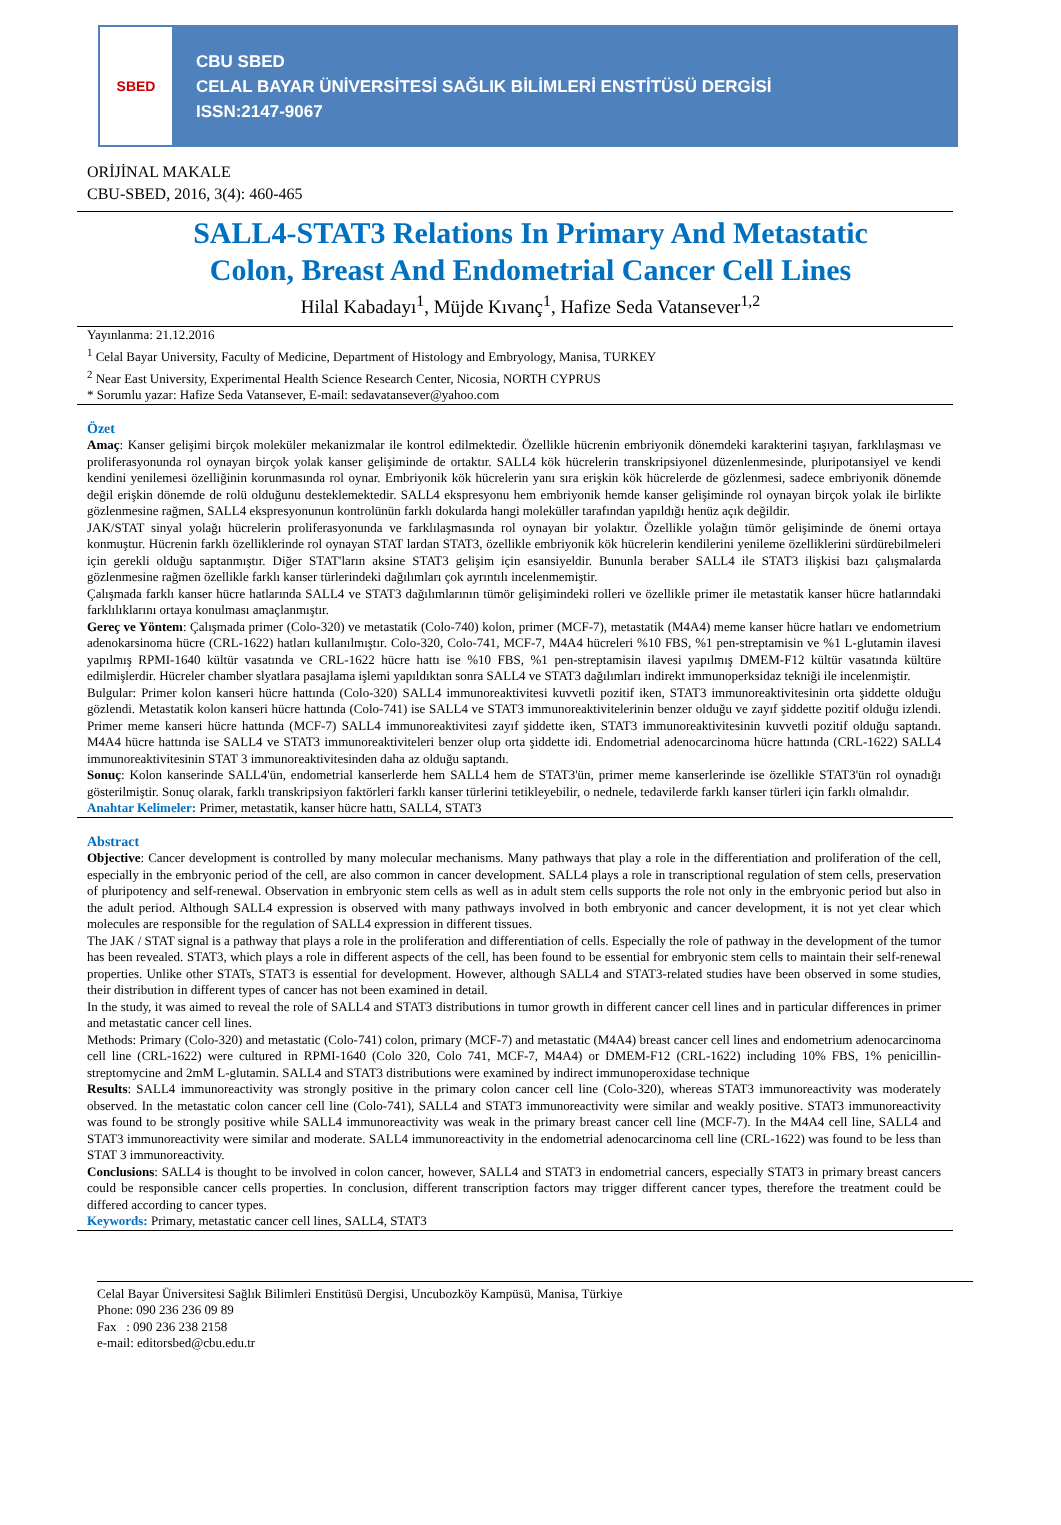SBED
CBU SBED
CELAL BAYAR ÜNİVERSİTESİ SAĞLIK BİLİMLERİ ENSTİTÜSÜ DERGİSİ
ISSN:2147-9067
ORİJİNAL MAKALE
CBU-SBED, 2016, 3(4): 460-465
SALL4-STAT3 Relations In Primary And Metastatic
Colon, Breast And Endometrial Cancer Cell Lines
Hilal Kabadayı<sup>1</sup>, Müjde Kıvanç<sup>1</sup>, Hafize Seda Vatansever<sup>1,2</sup>
Yayınlanma: 21.12.2016
<sup>1</sup> Celal Bayar University, Faculty of Medicine, Department of Histology and Embryology, Manisa, TURKEY
<sup>2</sup> Near East University, Experimental Health Science Research Center, Nicosia, NORTH CYPRUS
* Sorumlu yazar: Hafize Seda Vatansever, E-mail: sedavatansever@yahoo.com
Özet
Amaç: Kanser gelişimi birçok moleküler mekanizmalar ile kontrol edilmektedir. Özellikle hücrenin embriyonik dönemdeki karakterini taşıyan, farklılaşması ve proliferasyonunda rol oynayan birçok yolak kanser gelişiminde de ortaktır. SALL4 kök hücrelerin transkripsiyonel düzenlenmesinde, pluripotansiyel ve kendi kendini yenilemesi özelliğinin korunmasında rol oynar. Embriyonik kök hücrelerin yanı sıra erişkin kök hücrelerde de gözlenmesi, sadece embriyonik dönemde değil erişkin dönemde de rolü olduğunu desteklemektedir. SALL4 ekspresyonu hem embriyonik hemde kanser gelişiminde rol oynayan birçok yolak ile birlikte gözlenmesine rağmen, SALL4 ekspresyonunun kontrolünün farklı dokularda hangi moleküller tarafından yapıldığı henüz açık değildir.
JAK/STAT sinyal yolağı hücrelerin proliferasyonunda ve farklılaşmasında rol oynayan bir yolaktır. Özellikle yolağın tümör gelişiminde de önemi ortaya konmuştur. Hücrenin farklı özelliklerinde rol oynayan STAT lardan STAT3, özellikle embriyonik kök hücrelerin kendilerini yenileme özelliklerini sürdürebilmeleri için gerekli olduğu saptanmıştır. Diğer STAT'ların aksine STAT3 gelişim için esansiyeldir. Bununla beraber SALL4 ile STAT3 ilişkisi bazı çalışmalarda gözlenmesine rağmen özellikle farklı kanser türlerindeki dağılımları çok ayrıntılı incelenmemiştir.
Çalışmada farklı kanser hücre hatlarında SALL4 ve STAT3 dağılımlarının tümör gelişimindeki rolleri ve özellikle primer ile metastatik kanser hücre hatlarındaki farklılıklarını ortaya konulması amaçlanmıştır.
Gereç ve Yöntem: Çalışmada primer (Colo-320) ve metastatik (Colo-740) kolon, primer (MCF-7), metastatik (M4A4) meme kanser hücre hatları ve endometrium adenokarsinoma hücre (CRL-1622) hatları kullanılmıştır. Colo-320, Colo-741, MCF-7, M4A4 hücreleri %10 FBS, %1 pen-streptamisin ve %1 L-glutamin ilavesi yapılmış RPMI-1640 kültür vasatında ve CRL-1622 hücre hattı ise %10 FBS, %1 pen-streptamisin ilavesi yapılmış DMEM-F12 kültür vasatında kültüre edilmişlerdir. Hücreler chamber slyatlara pasajlama işlemi yapıldıktan sonra SALL4 ve STAT3 dağılımları indirekt immunoperksidaz tekniği ile incelenmiştir.
Bulgular: Primer kolon kanseri hücre hattında (Colo-320) SALL4 immunoreaktivitesi kuvvetli pozitif iken, STAT3 immunoreaktivitesinin orta şiddette olduğu gözlendi. Metastatik kolon kanseri hücre hattında (Colo-741) ise SALL4 ve STAT3 immunoreaktivitelerinin benzer olduğu ve zayıf şiddette pozitif olduğu izlendi. Primer meme kanseri hücre hattında (MCF-7) SALL4 immunoreaktivitesi zayıf şiddette iken, STAT3 immunoreaktivitesinin kuvvetli pozitif olduğu saptandı. M4A4 hücre hattında ise SALL4 ve STAT3 immunoreaktiviteleri benzer olup orta şiddette idi. Endometrial adenocarcinoma hücre hattında (CRL-1622) SALL4 immunoreaktivitesinin STAT 3 immunoreaktivitesinden daha az olduğu saptandı.
Sonuç: Kolon kanserinde SALL4'ün, endometrial kanserlerde hem SALL4 hem de STAT3'ün, primer meme kanserlerinde ise özellikle STAT3'ün rol oynadığı gösterilmiştir. Sonuç olarak, farklı transkripsiyon faktörleri farklı kanser türlerini tetikleyebilir, o nednele, tedavilerde farklı kanser türleri için farklı olmalıdır.
Anahtar Kelimeler: Primer, metastatik, kanser hücre hattı, SALL4, STAT3
Abstract
Objective: Cancer development is controlled by many molecular mechanisms. Many pathways that play a role in the differentiation and proliferation of the cell, especially in the embryonic period of the cell, are also common in cancer development. SALL4 plays a role in transcriptional regulation of stem cells, preservation of pluripotency and self-renewal. Observation in embryonic stem cells as well as in adult stem cells supports the role not only in the embryonic period but also in the adult period. Although SALL4 expression is observed with many pathways involved in both embryonic and cancer development, it is not yet clear which molecules are responsible for the regulation of SALL4 expression in different tissues.
The JAK / STAT signal is a pathway that plays a role in the proliferation and differentiation of cells. Especially the role of pathway in the development of the tumor has been revealed. STAT3, which plays a role in different aspects of the cell, has been found to be essential for embryonic stem cells to maintain their self-renewal properties. Unlike other STATs, STAT3 is essential for development. However, although SALL4 and STAT3-related studies have been observed in some studies, their distribution in different types of cancer has not been examined in detail.
In the study, it was aimed to reveal the role of SALL4 and STAT3 distributions in tumor growth in different cancer cell lines and in particular differences in primer and metastatic cancer cell lines.
Methods: Primary (Colo-320) and metastatic (Colo-741) colon, primary (MCF-7) and metastatic (M4A4) breast cancer cell lines and endometrium adenocarcinoma cell line (CRL-1622) were cultured in RPMI-1640 (Colo 320, Colo 741, MCF-7, M4A4) or DMEM-F12 (CRL-1622) including 10% FBS, 1% penicillin-streptomycine and 2mM L-glutamin. SALL4 and STAT3 distributions were examined by indirect immunoperoxidase technique
Results: SALL4 immunoreactivity was strongly positive in the primary colon cancer cell line (Colo-320), whereas STAT3 immunoreactivity was moderately observed. In the metastatic colon cancer cell line (Colo-741), SALL4 and STAT3 immunoreactivity were similar and weakly positive. STAT3 immunoreactivity was found to be strongly positive while SALL4 immunoreactivity was weak in the primary breast cancer cell line (MCF-7). In the M4A4 cell line, SALL4 and STAT3 immunoreactivity were similar and moderate. SALL4 immunoreactivity in the endometrial adenocarcinoma cell line (CRL-1622) was found to be less than STAT 3 immunoreactivity.
Conclusions: SALL4 is thought to be involved in colon cancer, however, SALL4 and STAT3 in endometrial cancers, especially STAT3 in primary breast cancers could be responsible cancer cells properties. In conclusion, different transcription factors may trigger different cancer types, therefore the treatment could be differed according to cancer types.
Keywords: Primary, metastatic cancer cell lines, SALL4, STAT3
Celal Bayar Üniversitesi Sağlık Bilimleri Enstitüsü Dergisi, Uncubozköy Kampüsü, Manisa, Türkiye
Phone: 090 236 236 09 89
Fax : 090 236 238 2158
e-mail: editorsbed@cbu.edu.tr